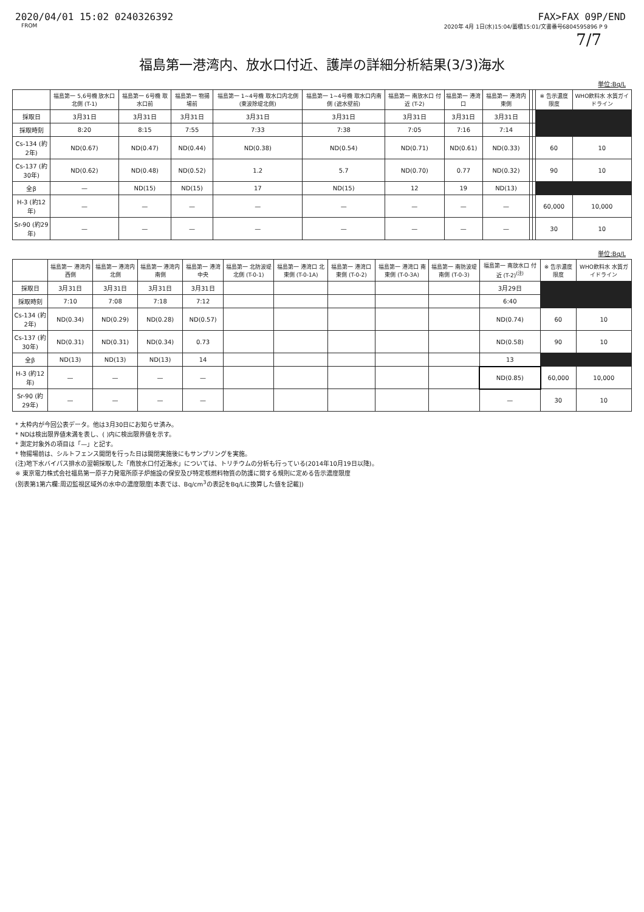2020/04/01 15:02 0240326392 FAX>FAX 09P/END
FROM 2020年 4月 1日(水)15:04/蓄積15:01/文書番号6804595896 P 9
7/7
福島第一港湾内、放水口付近、護岸の詳細分析結果(3/3)海水
単位:Bq/L
| | 福島第一 5,6号機 放水口北側 (T-1) | 福島第一 6号機 取水口前 | 福島第一 物揚場前 | 福島第一 1~4号機 取水口内北側 (東波除堤北側) | 福島第一 1~4号機 取水口内南側 (遮水壁前) | 福島第一 南放水口 付近 (T-2) | 福島第一 港湾口 | 福島第一 港湾内 東側 | | | ※ 告示濃度 限度 | WHO飲料水 水質ガイドライン |
| --- | --- | --- | --- | --- | --- | --- | --- | --- | --- | --- | --- | --- |
| 採取日 | 3月31日 | 3月31日 | 3月31日 | 3月31日 | 3月31日 | 3月31日 | 3月31日 | 3月31日 | | | | |
| 採取時刻 | 8:20 | 8:15 | 7:55 | 7:33 | 7:38 | 7:05 | 7:16 | 7:14 | | | | |
| Cs-134 (約2年) | ND(0.67) | ND(0.47) | ND(0.44) | ND(0.38) | ND(0.54) | ND(0.71) | ND(0.61) | ND(0.33) | | | 60 | 10 |
| Cs-137 (約30年) | ND(0.62) | ND(0.48) | ND(0.52) | 1.2 | 5.7 | ND(0.70) | 0.77 | ND(0.32) | | | 90 | 10 |
| 全β | — | ND(15) | ND(15) | 17 | ND(15) | 12 | 19 | ND(13) | | | | |
| H-3 (約12年) | — | — | — | — | — | — | — | — | | | 60,000 | 10,000 |
| Sr-90 (約29年) | — | — | — | — | — | — | — | — | | | 30 | 10 |
単位:Bq/L
| | 福島第一 港湾内 西側 | 福島第一 港湾内 北側 | 福島第一 港湾内 南側 | 福島第一 港湾中央 | 福島第一 北防波堤 北側 (T-0-1) | 福島第一 港湾口 北東側 (T-0-1A) | 福島第一 港湾口 東側 (T-0-2) | 福島第一 港湾口 南東側 (T-0-3A) | 福島第一 南防波堤 南側 (T-0-3) | 福島第一 南放水口 付近 (T-2)<sup>(注)</sup> | ※ 告示濃度 限度 | WHO飲料水 水質ガイドライン |
| --- | --- | --- | --- | --- | --- | --- | --- | --- | --- | --- | --- | --- |
| 採取日 | 3月31日 | 3月31日 | 3月31日 | 3月31日 | | | | | | 3月29日 | | |
| 採取時刻 | 7:10 | 7:08 | 7:18 | 7:12 | | | | | | 6:40 | | |
| Cs-134 (約2年) | ND(0.34) | ND(0.29) | ND(0.28) | ND(0.57) | | | | | | ND(0.74) | 60 | 10 |
| Cs-137 (約30年) | ND(0.31) | ND(0.31) | ND(0.34) | 0.73 | | | | | | ND(0.58) | 90 | 10 |
| 全β | ND(13) | ND(13) | ND(13) | 14 | | | | | | 13 | | |
| H-3 (約12年) | — | — | — | — | | | | | | ND(0.85) | 60,000 | 10,000 |
| Sr-90 (約29年) | — | — | — | — | | | | | | — | 30 | 10 |
* 太枠内が今回公表データ。他は3月30日にお知らせ済み。
* NDは検出限界値未満を表し、( )内に検出限界値を示す。
* 測定対象外の項目は「—」と記す。
* 物揚場前は、シルトフェンス開閉を行った日は開閉実施後にもサンプリングを実施。
(注)地下水バイパス排水の翌朝採取した「南放水口付近海水」については、トリチウムの分析も行っている(2014年10月19日以降)。
※ 東京電力株式会社福島第一原子力発電所原子炉施設の保安及び特定核燃料物質の防護に関する規則に定める告示濃度限度
(別表第1第六欄:周辺監視区域外の水中の濃度限度[本表では、Bq/cm<sup>3</sup>の表記をBq/Lに換算した値を記載])